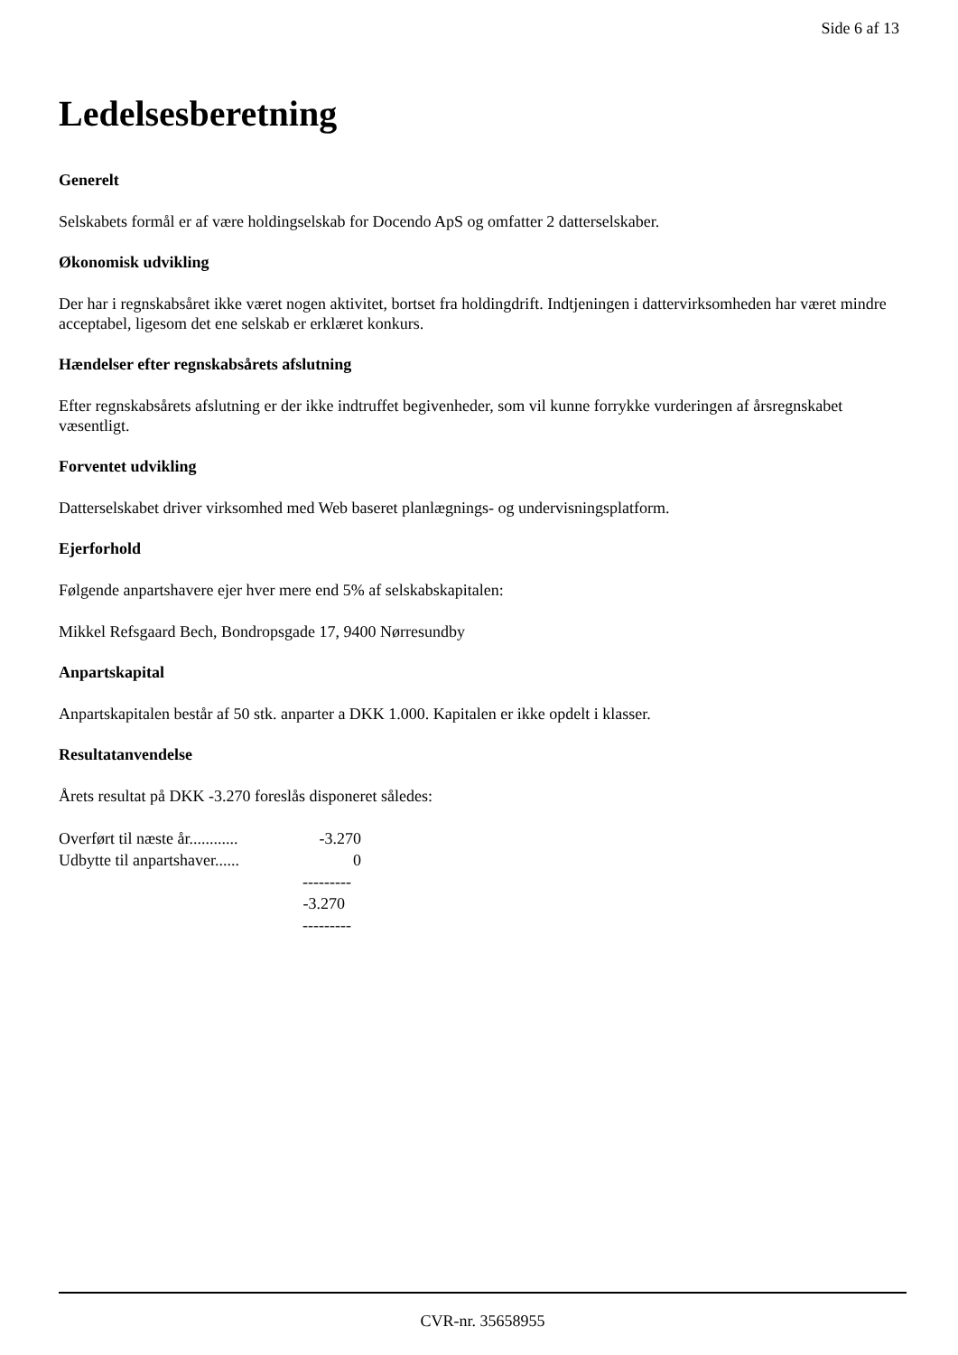Side 6 af 13
Ledelsesberetning
Generelt
Selskabets formål er af være holdingselskab for Docendo ApS og omfatter 2 datterselskaber.
Økonomisk udvikling
Der har i regnskabsåret ikke været nogen aktivitet, bortset fra holdingdrift. Indtjeningen i dattervirksomheden har været mindre acceptabel, ligesom det ene selskab er erklæret konkurs.
Hændelser efter regnskabsårets afslutning
Efter regnskabsårets afslutning er der ikke indtruffet begivenheder, som vil kunne forrykke vurderingen af årsregnskabet væsentligt.
Forventet udvikling
Datterselskabet driver virksomhed med Web baseret planlægnings- og undervisningsplatform.
Ejerforhold
Følgende anpartshavere ejer hver mere end 5% af selskabskapitalen:
Mikkel Refsgaard Bech, Bondropsgade 17, 9400 Nørresundby
Anpartskapital
Anpartskapitalen består af 50 stk. anparter a DKK 1.000. Kapitalen er ikke opdelt i klasser.
Resultatanvendelse
Årets resultat på DKK -3.270 foreslås disponeret således:
| Overført til næste år............ | -3.270 |
| Udbytte til anpartshaver...... | 0 |
| | --------- |
| | -3.270 |
| | --------- |
CVR-nr. 35658955